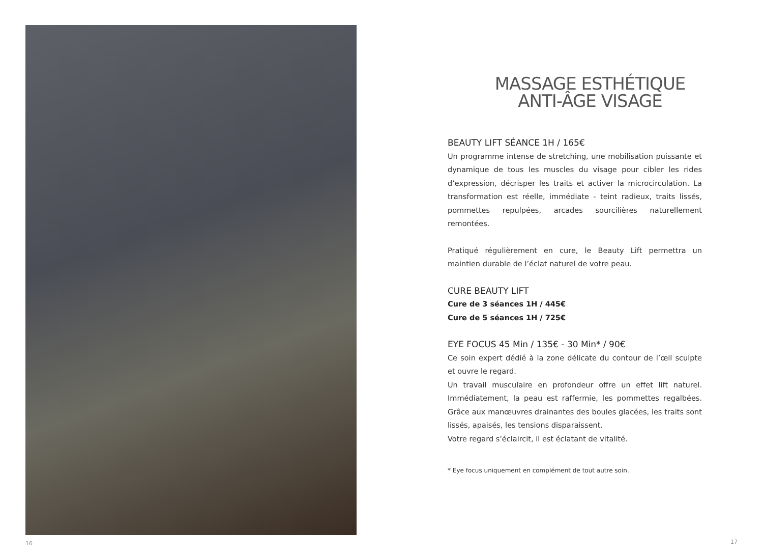16
MASSAGE ESTHÉTIQUE
ANTI-ÂGE VISAGE
BEAUTY LIFT SÉANCE 1H / 165€
Un programme intense de stretching, une mobilisation puissante et dynamique de tous les muscles du visage pour cibler les rides d’expression, décrisper les traits et activer la microcirculation. La transformation est réelle, immédiate - teint radieux, traits lissés, pommettes repulpées, arcades sourcilières naturellement remontées.
Pratiqué régulièrement en cure, le Beauty Lift permettra un maintien durable de l’éclat naturel de votre peau.
CURE BEAUTY LIFT
Cure de 3 séances 1H / 445€
Cure de 5 séances 1H / 725€
EYE FOCUS 45 Min / 135€ - 30 Min* / 90€
Ce soin expert dédié à la zone délicate du contour de l’œil sculpte et ouvre le regard.
Un travail musculaire en profondeur offre un effet lift naturel. Immédiatement, la peau est raffermie, les pommettes regalbées. Grâce aux manœuvres drainantes des boules glacées, les traits sont lissés, apaisés, les tensions disparaissent.
Votre regard s’éclaircit, il est éclatant de vitalité.
* Eye focus uniquement en complément de tout autre soin.
17